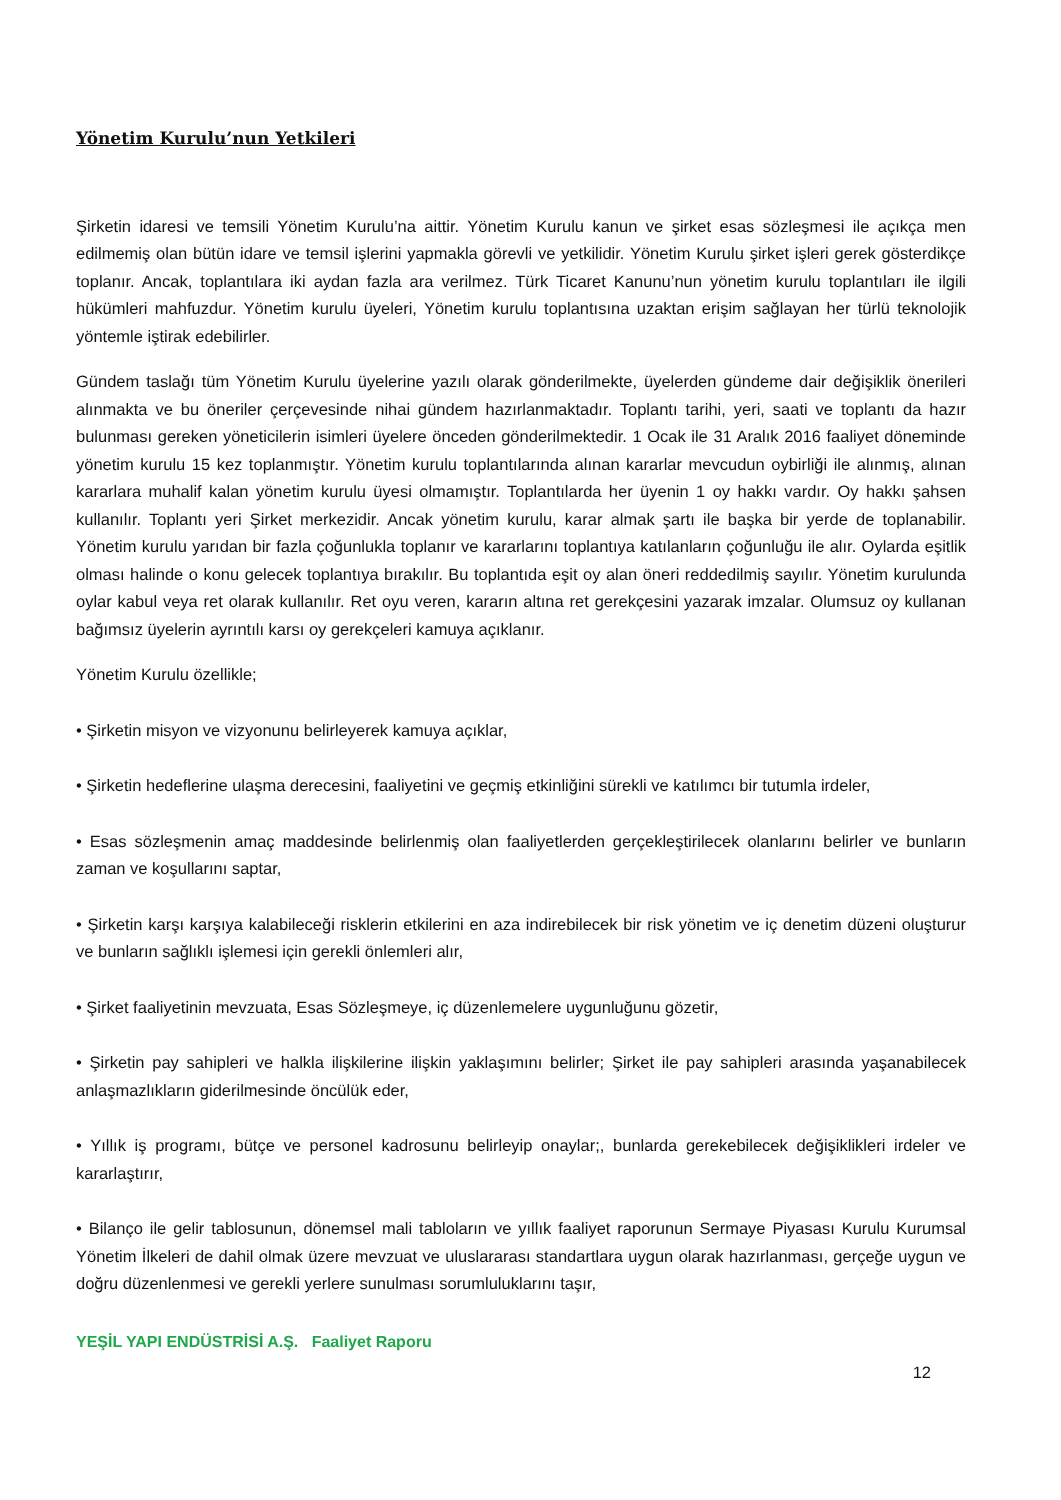Yönetim Kurulu’nun Yetkileri
Şirketin idaresi ve temsili Yönetim Kurulu’na aittir. Yönetim Kurulu kanun ve şirket esas sözleşmesi ile açıkça men edilmemiş olan bütün idare ve temsil işlerini yapmakla görevli ve yetkilidir. Yönetim Kurulu şirket işleri gerek gösterdikçe toplanır. Ancak, toplantılara iki aydan fazla ara verilmez. Türk Ticaret Kanunu’nun yönetim kurulu toplantıları ile ilgili hükümleri mahfuzdur. Yönetim kurulu üyeleri, Yönetim kurulu toplantısına uzaktan erişim sağlayan her türlü teknolojik yöntemle iştirak edebilirler.
Gündem taslağı tüm Yönetim Kurulu üyelerine yazılı olarak gönderilmekte, üyelerden gündeme dair değişiklik önerileri alınmakta ve bu öneriler çerçevesinde nihai gündem hazırlanmaktadır. Toplantı tarihi, yeri, saati ve toplantı da hazır bulunması gereken yöneticilerin isimleri üyelere önceden gönderilmektedir. 1 Ocak ile 31 Aralık 2016 faaliyet döneminde yönetim kurulu 15 kez toplanmıştır. Yönetim kurulu toplantılarında alınan kararlar mevcudun oybirliği ile alınmış, alınan kararlara muhalif kalan yönetim kurulu üyesi olmamıştır. Toplantılarda her üyenin 1 oy hakkı vardır. Oy hakkı şahsen kullanılır. Toplantı yeri Şirket merkezidir. Ancak yönetim kurulu, karar almak şartı ile başka bir yerde de toplanabilir. Yönetim kurulu yarıdan bir fazla çoğunlukla toplanır ve kararlarını toplantıya katılanların çoğunluğu ile alır. Oylarda eşitlik olması halinde o konu gelecek toplantıya bırakılır. Bu toplantıda eşit oy alan öneri reddedilmiş sayılır. Yönetim kurulunda oylar kabul veya ret olarak kullanılır. Ret oyu veren, kararın altına ret gerekçesini yazarak imzalar. Olumsuz oy kullanan bağımsız üyelerin ayrıntılı karsı oy gerekçeleri kamuya açıklanır.
Yönetim Kurulu özellikle;
• Şirketin misyon ve vizyonunu belirleyerek kamuya açıklar,
• Şirketin hedeflerine ulaşma derecesini, faaliyetini ve geçmiş etkinliğini sürekli ve katılımcı bir tutumla irdeler,
• Esas sözleşmenin amaç maddesinde belirlenmiş olan faaliyetlerden gerçekleştirilecek olanlarını belirler ve bunların zaman ve koşullarını saptar,
• Şirketin karşı karşıya kalabileceği risklerin etkilerini en aza indirebilecek bir risk yönetim ve iç denetim düzeni oluşturur ve bunların sağlıklı işlemesi için gerekli önlemleri alır,
• Şirket faaliyetinin mevzuata, Esas Sözleşmeye, iç düzenlemelere uygunluğunu gözetir,
• Şirketin pay sahipleri ve halkla ilişkilerine ilişkin yaklaşımını belirler; Şirket ile pay sahipleri arasında yaşanabilecek anlaşmazlıkların giderilmesinde öncülük eder,
• Yıllık iş programı, bütçe ve personel kadrosunu belirleyip onaylar;, bunlarda gerekebilecek değişiklikleri irdeler ve kararlaştırır,
• Bilanço ile gelir tablosunun, dönemsel mali tabloların ve yıllık faaliyet raporunun Sermaye Piyasası Kurulu Kurumsal Yönetim İlkeleri de dahil olmak üzere mevzuat ve uluslararası standartlara uygun olarak hazırlanması, gerçeğe uygun ve doğru düzenlenmesi ve gerekli yerlere sunulması sorumluluklarını taşır,
YEŞİL YAPI ENDÜSTRİSİ A.Ş. Faaliyet Raporu
12